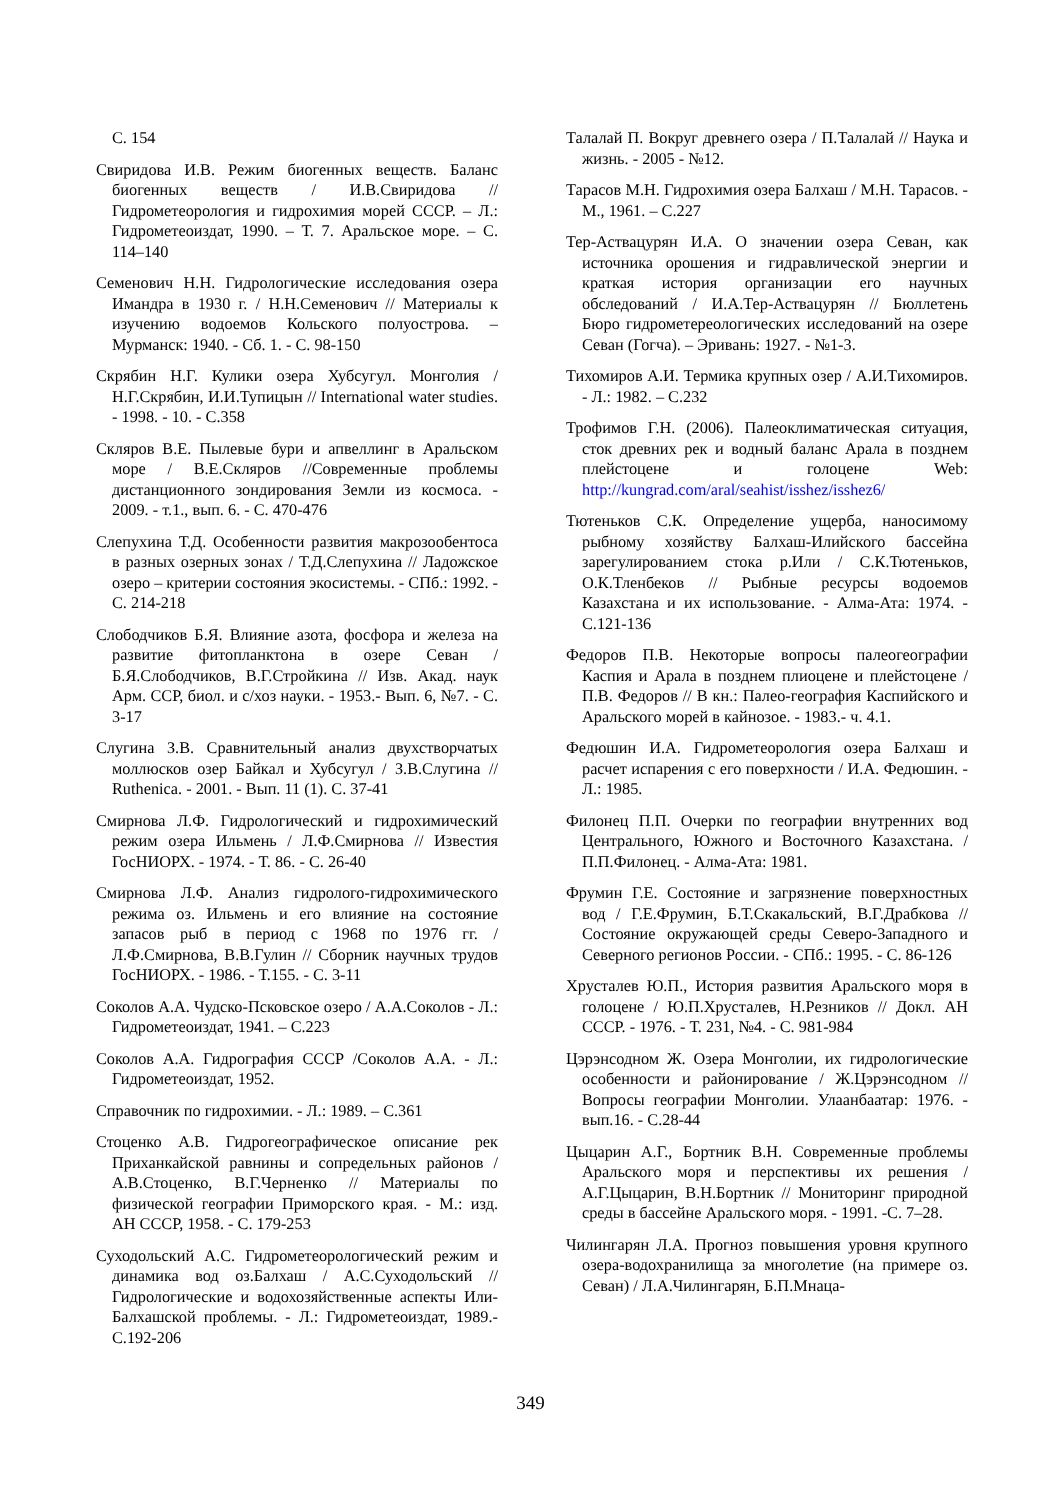С. 154
Свиридова И.В. Режим биогенных веществ. Баланс биогенных веществ / И.В.Свиридова // Гидрометеорология и гидрохимия морей СССР. – Л.: Гидрометеоиздат, 1990. – Т. 7. Аральское море. – С. 114–140
Семенович Н.Н. Гидрологические исследования озера Имандра в 1930 г. / Н.Н.Семенович // Материалы к изучению водоемов Кольского полуострова. – Мурманск: 1940. - Сб. 1. - С. 98-150
Скрябин Н.Г. Кулики озера Хубсугул. Монголия / Н.Г.Скрябин, И.И.Тупицын // International water studies. - 1998. - 10. - С.358
Скляров В.Е. Пылевые бури и апвеллинг в Аральском море / В.Е.Скляров //Современные проблемы дистанционного зондирования Земли из космоса. - 2009. - т.1., вып. 6. - С. 470-476
Слепухина Т.Д. Особенности развития макрозообентоса в разных озерных зонах / Т.Д.Слепухина // Ладожское озеро – критерии состояния экосистемы. - СПб.: 1992. - С. 214-218
Слободчиков Б.Я. Влияние азота, фосфора и железа на развитие фитопланктона в озере Севан / Б.Я.Слободчиков, В.Г.Стройкина // Изв. Акад. наук Арм. ССР, биол. и с/хоз науки. - 1953.- Вып. 6, №7. - С. 3-17
Слугина З.В. Сравнительный анализ двухстворчатых моллюсков озер Байкал и Хубсугул / З.В.Слугина // Ruthenica. - 2001. - Вып. 11 (1). С. 37-41
Смирнова Л.Ф. Гидрологический и гидрохимический режим озера Ильмень / Л.Ф.Смирнова // Известия ГосНИОРХ. - 1974. - Т. 86. - С. 26-40
Смирнова Л.Ф. Анализ гидролого-гидрохимического режима оз. Ильмень и его влияние на состояние запасов рыб в период с 1968 по 1976 гг. / Л.Ф.Смирнова, В.В.Гулин // Сборник научных трудов ГосНИОРХ. - 1986. - Т.155. - С. 3-11
Соколов А.А. Чудско-Псковское озеро / А.А.Соколов - Л.: Гидрометеоиздат, 1941. – С.223
Соколов А.А. Гидрография СССР /Соколов А.А. - Л.: Гидрометеоиздат, 1952.
Справочник по гидрохимии. - Л.: 1989. – С.361
Стоценко А.В. Гидрогеографическое описание рек Приханкайской равнины и сопредельных районов / А.В.Стоценко, В.Г.Черненко // Материалы по физической географии Приморского края. - М.: изд. АН СССР, 1958. - С. 179-253
Суходольский А.С. Гидрометеорологический режим и динамика вод оз.Балхаш / А.С.Суходольский // Гидрологические и водохозяйственные аспекты Или-Балхашской проблемы. - Л.: Гидрометеоиздат, 1989.- С.192-206
Талалай П. Вокруг древнего озера / П.Талалай // Наука и жизнь. - 2005 - №12.
Тарасов М.Н. Гидрохимия озера Балхаш / М.Н. Тарасов. - М., 1961. – С.227
Тер-Аствацурян И.А. О значении озера Севан, как источника орошения и гидравлической энергии и краткая история организации его научных обследований / И.А.Тер-Аствацурян // Бюллетень Бюро гидрометереологических исследований на озере Севан (Гогча). – Эривань: 1927. - №1-3.
Тихомиров А.И. Термика крупных озер / А.И.Тихомиров. - Л.: 1982. – С.232
Трофимов Г.Н. (2006). Палеоклиматическая ситуация, сток древних рек и водный баланс Арала в позднем плейстоцене и голоцене Web: http://kungrad.com/aral/seahist/isshez/isshez6/
Тютеньков С.К. Определение ущерба, наносимому рыбному хозяйству Балхаш-Илийского бассейна зарегулированием стока р.Или / С.К.Тютеньков, О.К.Тленбеков // Рыбные ресурсы водоемов Казахстана и их использование. - Алма-Ата: 1974. - С.121-136
Федоров П.В. Некоторые вопросы палеогеографии Каспия и Арала в позднем плиоцене и плейстоцене /П.В. Федоров // В кн.: Палео-география Каспийского и Аральского морей в кайнозое. - 1983.- ч. 4.1.
Федюшин И.А. Гидрометеорология озера Балхаш и расчет испарения с его поверхности / И.А. Федюшин. - Л.: 1985.
Филонец П.П. Очерки по географии внутренних вод Центрального, Южного и Восточного Казахстана. / П.П.Филонец. - Алма-Ата: 1981.
Фрумин Г.Е. Состояние и загрязнение поверхностных вод / Г.Е.Фрумин, Б.Т.Скакальский, В.Г.Драбкова // Состояние окружающей среды Северо-Западного и Северного регионов России. - СПб.: 1995. - С. 86-126
Хрусталев Ю.П., История развития Аральского моря в голоцене / Ю.П.Хрусталев, Н.Резников // Докл. АН СССР. - 1976. - Т. 231, №4. - С. 981-984
Цэрэнсодном Ж. Озера Монголии, их гидрологические особенности и районирование / Ж.Цэрэнсодном //Вопросы географии Монголии. Улаанбаатар: 1976. - вып.16. - С.28-44
Цыцарин А.Г., Бортник В.Н. Современные проблемы Аральского моря и перспективы их решения / А.Г.Цыцарин, В.Н.Бортник // Мониторинг природной среды в бассейне Аральского моря. - 1991. -С. 7–28.
Чилингарян Л.А. Прогноз повышения уровня крупного озера-водохранилища за многолетие (на примере оз. Севан) / Л.А.Чилингарян, Б.П.Мнаца-
349